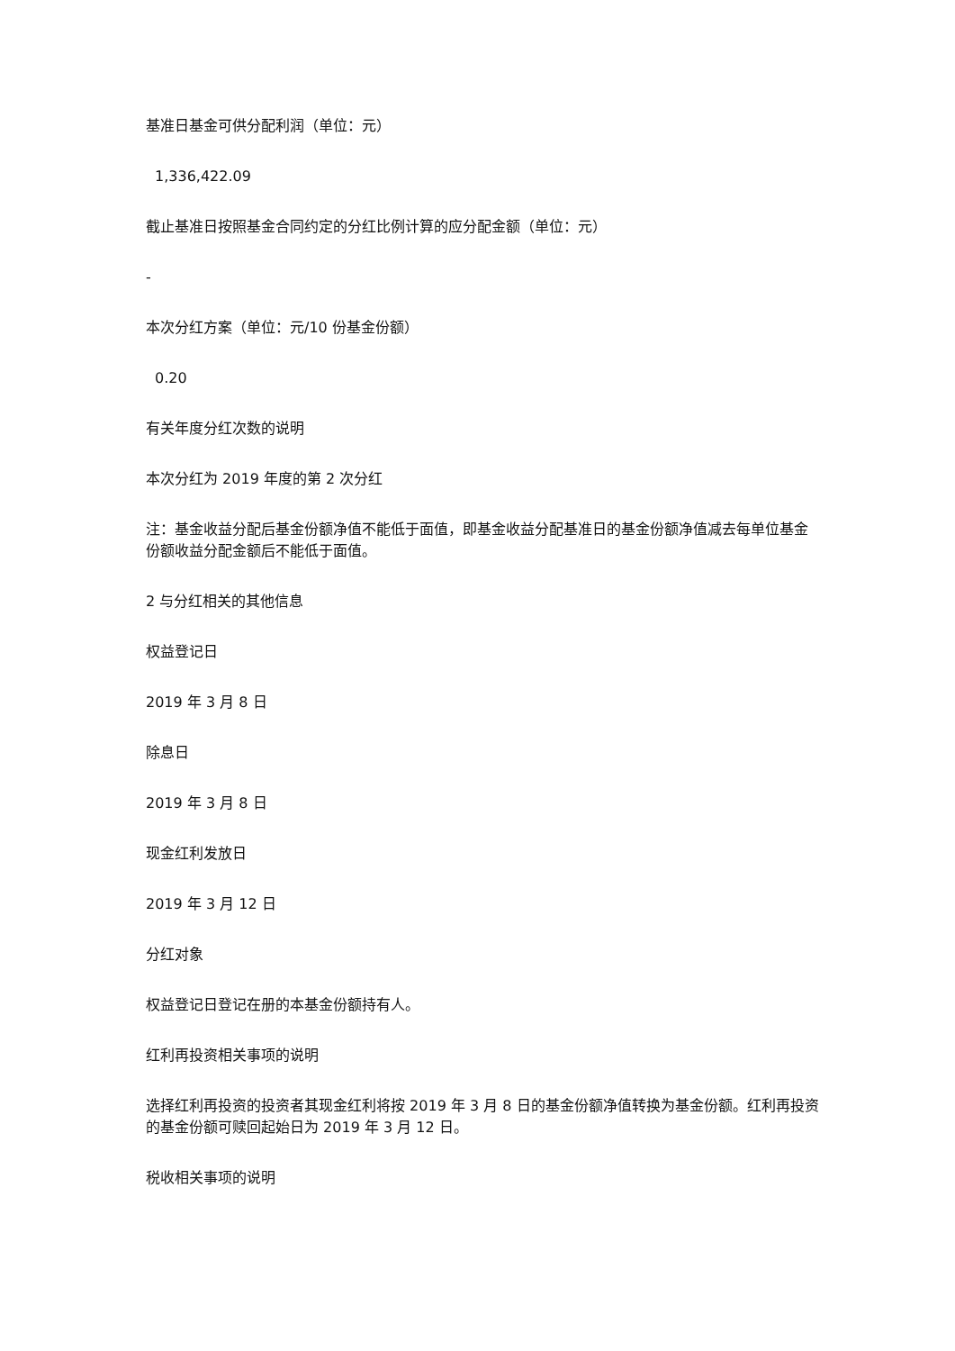基准日基金可供分配利润（单位：元）
1,336,422.09
截止基准日按照基金合同约定的分红比例计算的应分配金额（单位：元）
-
本次分红方案（单位：元/10 份基金份额）
0.20
有关年度分红次数的说明
本次分红为 2019 年度的第 2 次分红
注：基金收益分配后基金份额净值不能低于面值，即基金收益分配基准日的基金份额净值减去每单位基金份额收益分配金额后不能低于面值。
2 与分红相关的其他信息
权益登记日
2019 年 3 月 8 日
除息日
2019 年 3 月 8 日
现金红利发放日
2019 年 3 月 12 日
分红对象
权益登记日登记在册的本基金份额持有人。
红利再投资相关事项的说明
选择红利再投资的投资者其现金红利将按 2019 年 3 月 8 日的基金份额净值转换为基金份额。红利再投资的基金份额可赎回起始日为 2019 年 3 月 12 日。
税收相关事项的说明